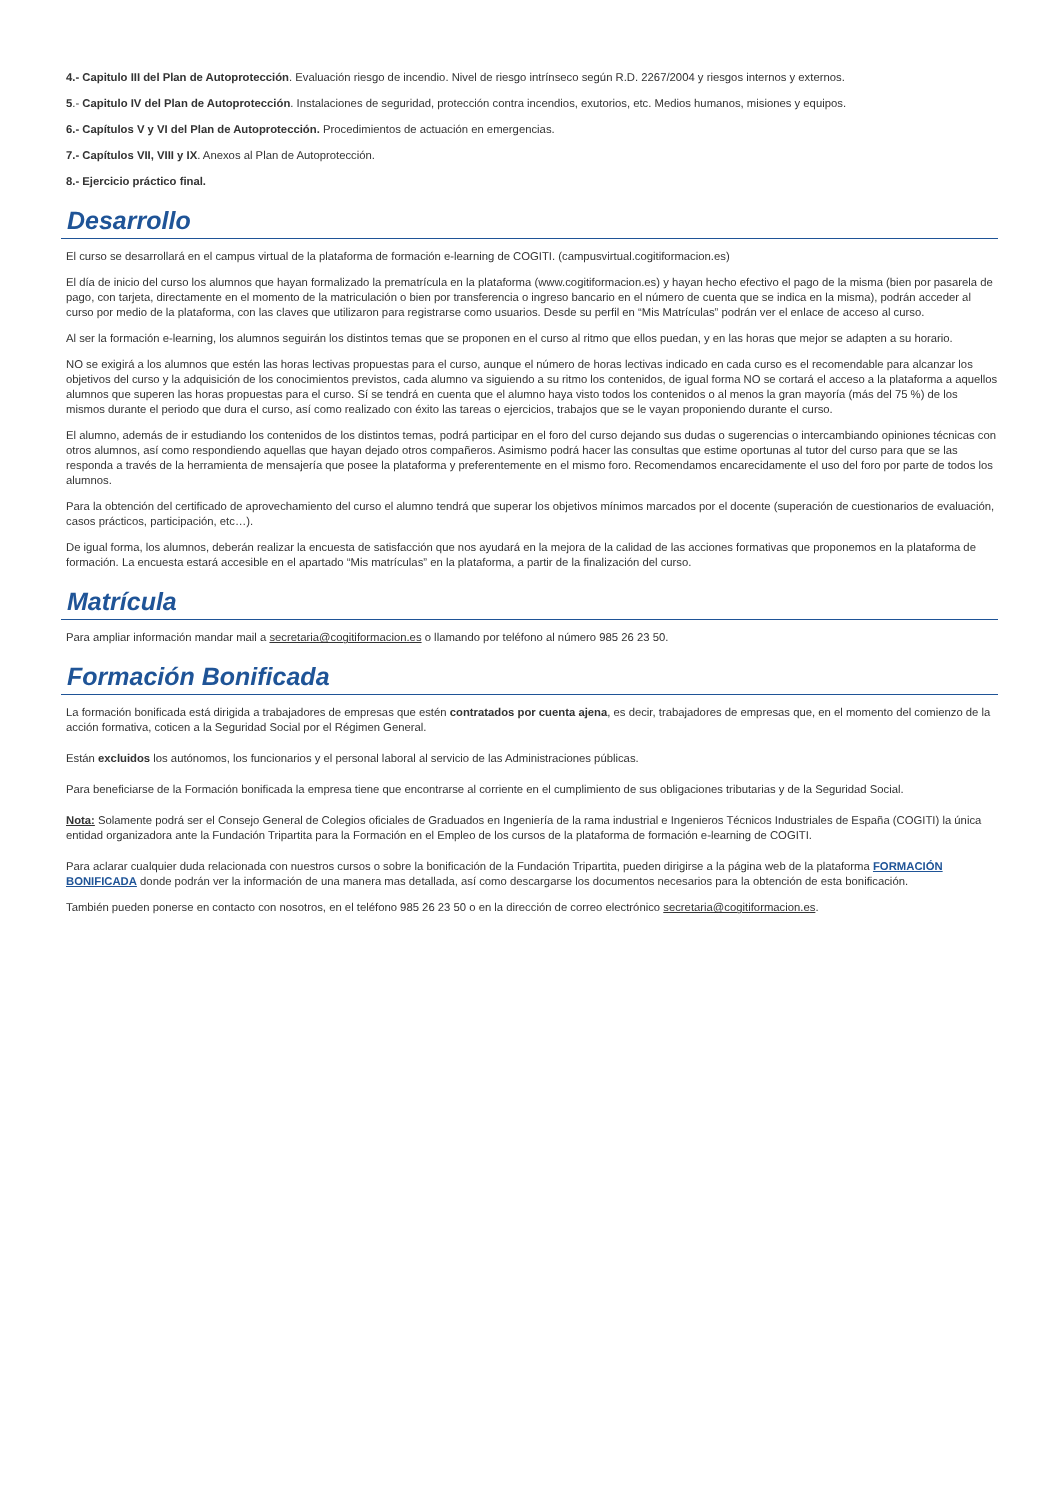4.- Capitulo III del Plan de Autoprotección. Evaluación riesgo de incendio. Nivel de riesgo intrínseco según R.D. 2267/2004 y riesgos internos y externos.
5.- Capitulo IV del Plan de Autoprotección. Instalaciones de seguridad, protección contra incendios, exutorios, etc. Medios humanos, misiones y equipos.
6.- Capítulos V y VI del Plan de Autoprotección. Procedimientos de actuación en emergencias.
7.- Capítulos VII, VIII y IX. Anexos al Plan de Autoprotección.
8.- Ejercicio práctico final.
Desarrollo
El curso se desarrollará en el campus virtual de la plataforma de formación e-learning de COGITI. (campusvirtual.cogitiformacion.es)
El día de inicio del curso los alumnos que hayan formalizado la prematrícula en la plataforma (www.cogitiformacion.es) y hayan hecho efectivo el pago de la misma (bien por pasarela de pago, con tarjeta, directamente en el momento de la matriculación o bien por transferencia o ingreso bancario en el número de cuenta que se indica en la misma), podrán acceder al curso por medio de la plataforma, con las claves que utilizaron para registrarse como usuarios. Desde su perfil en “Mis Matrículas” podrán ver el enlace de acceso al curso.
Al ser la formación e-learning, los alumnos seguirán los distintos temas que se proponen en el curso al ritmo que ellos puedan, y en las horas que mejor se adapten a su horario.
NO se exigirá a los alumnos que estén las horas lectivas propuestas para el curso, aunque el número de horas lectivas indicado en cada curso es el recomendable para alcanzar los objetivos del curso y la adquisición de los conocimientos previstos, cada alumno va siguiendo a su ritmo los contenidos, de igual forma NO se cortará el acceso a la plataforma a aquellos alumnos que superen las horas propuestas para el curso. Sí se tendrá en cuenta que el alumno haya visto todos los contenidos o al menos la gran mayoría (más del 75 %) de los mismos durante el periodo que dura el curso, así como realizado con éxito las tareas o ejercicios, trabajos que se le vayan proponiendo durante el curso.
El alumno, además de ir estudiando los contenidos de los distintos temas, podrá participar en el foro del curso dejando sus dudas o sugerencias o intercambiando opiniones técnicas con otros alumnos, así como respondiendo aquellas que hayan dejado otros compañeros. Asimismo podrá hacer las consultas que estime oportunas al tutor del curso para que se las responda a través de la herramienta de mensajería que posee la plataforma y preferentemente en el mismo foro. Recomendamos encarecidamente el uso del foro por parte de todos los alumnos.
Para la obtención del certificado de aprovechamiento del curso el alumno tendrá que superar los objetivos mínimos marcados por el docente (superación de cuestionarios de evaluación, casos prácticos, participación, etc…).
De igual forma, los alumnos, deberán realizar la encuesta de satisfacción que nos ayudará en la mejora de la calidad de las acciones formativas que proponemos en la plataforma de formación. La encuesta estará accesible en el apartado “Mis matrículas” en la plataforma, a partir de la finalización del curso.
Matrícula
Para ampliar información mandar mail a secretaria@cogitiformacion.es o llamando por teléfono al número 985 26 23 50.
Formación Bonificada
La formación bonificada está dirigida a trabajadores de empresas que estén contratados por cuenta ajena, es decir, trabajadores de empresas que, en el momento del comienzo de la acción formativa, coticen a la Seguridad Social por el Régimen General.
Están excluidos los autónomos, los funcionarios y el personal laboral al servicio de las Administraciones públicas.
Para beneficiarse de la Formación bonificada la empresa tiene que encontrarse al corriente en el cumplimiento de sus obligaciones tributarias y de la Seguridad Social.
Nota: Solamente podrá ser el Consejo General de Colegios oficiales de Graduados en Ingeniería de la rama industrial e Ingenieros Técnicos Industriales de España (COGITI) la única entidad organizadora ante la Fundación Tripartita para la Formación en el Empleo de los cursos de la plataforma de formación e-learning de COGITI.
Para aclarar cualquier duda relacionada con nuestros cursos o sobre la bonificación de la Fundación Tripartita, pueden dirigirse a la página web de la plataforma FORMACIÓN BONIFICADA donde podrán ver la información de una manera mas detallada, así como descargarse los documentos necesarios para la obtención de esta bonificación.
También pueden ponerse en contacto con nosotros, en el teléfono 985 26 23 50 o en la dirección de correo electrónico secretaria@cogitiformacion.es.